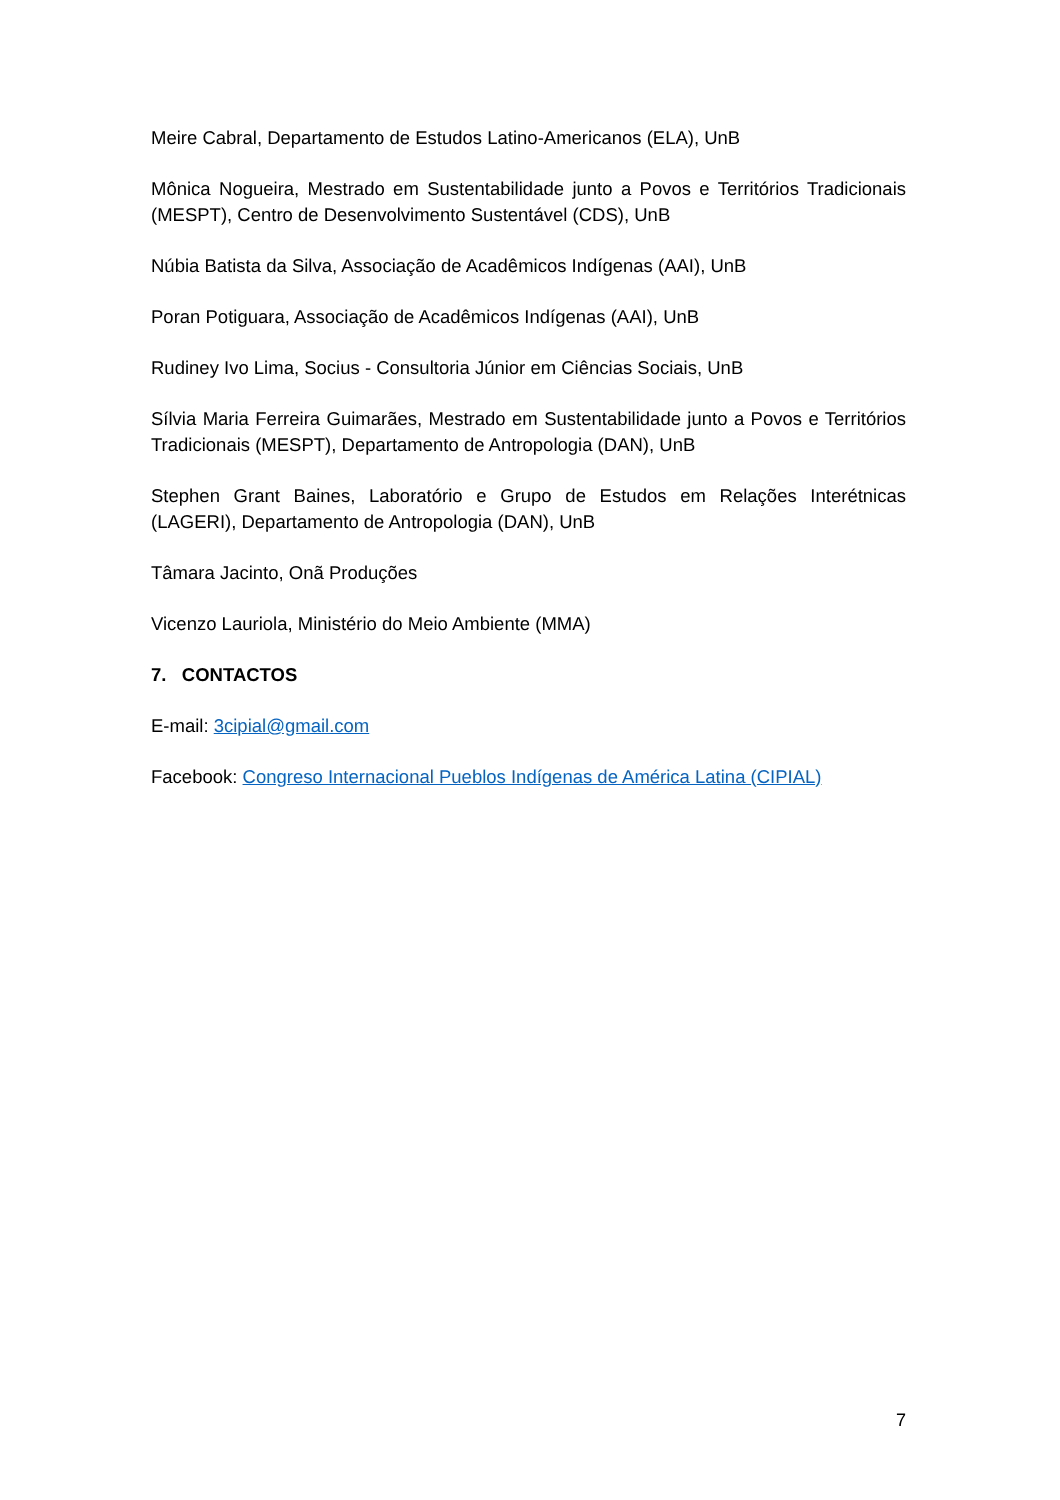Meire Cabral, Departamento de Estudos Latino-Americanos (ELA), UnB
Mônica Nogueira, Mestrado em Sustentabilidade junto a Povos e Territórios Tradicionais (MESPT), Centro de Desenvolvimento Sustentável (CDS), UnB
Núbia Batista da Silva, Associação de Acadêmicos Indígenas (AAI), UnB
Poran Potiguara, Associação de Acadêmicos Indígenas (AAI), UnB
Rudiney Ivo Lima, Socius - Consultoria Júnior em Ciências Sociais, UnB
Sílvia Maria Ferreira Guimarães, Mestrado em Sustentabilidade junto a Povos e Territórios Tradicionais (MESPT), Departamento de Antropologia (DAN), UnB
Stephen Grant Baines, Laboratório e Grupo de Estudos em Relações Interétnicas (LAGERI), Departamento de Antropologia (DAN), UnB
Tâmara Jacinto, Onã Produções
Vicenzo Lauriola, Ministério do Meio Ambiente (MMA)
7. CONTACTOS
E-mail: 3cipial@gmail.com
Facebook: Congreso Internacional Pueblos Indígenas de América Latina (CIPIAL)
7